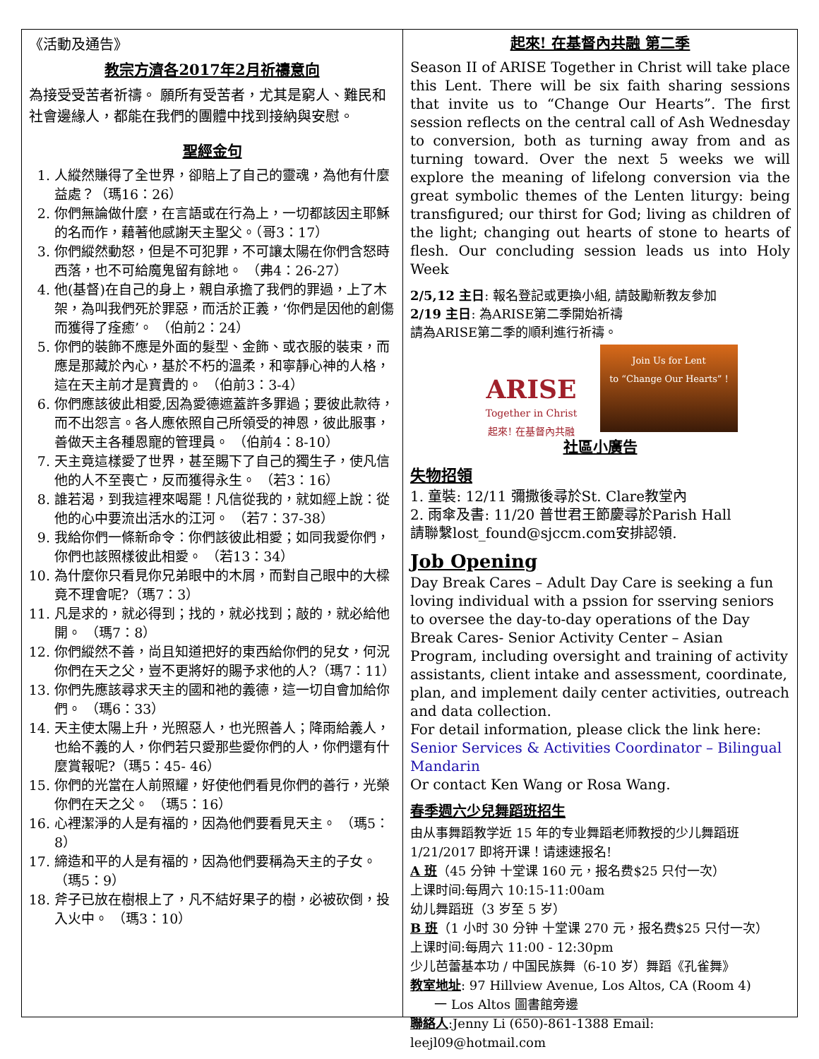《活動及通告》
教宗方濟各2017年2月祈禱意向
為接受受苦者祈禱。 願所有受苦者，尤其是窮人、難民和社會邊緣人，都能在我們的團體中找到接納與安慰。
聖經金句
1. 人縱然賺得了全世界，卻賠上了自己的靈魂，為他有什麼益處？（瑪16：26）
2. 你們無論做什麼，在言語或在行為上，一切都該因主耶穌的名而作，藉著他感謝天主聖父。（哥3：17）
3. 你們縱然動怒，但是不可犯罪，不可讓太陽在你們含怒時西落，也不可給魔鬼留有餘地。 （弗4：26-27）
4. 他(基督)在自己的身上，親自承擔了我們的罪過，上了木架，為叫我們死於罪惡，而活於正義，‘你們是因他的創傷而獲得了痊癒’。 （伯前2：24）
5. 你們的裝飾不應是外面的髮型、金飾、或衣服的裝束，而應是那藏於內心，基於不朽的溫柔，和寧靜心神的人格，這在天主前才是寶貴的。 （伯前3：3-4）
6. 你們應該彼此相愛,因為愛德遮蓋許多罪過；要彼此款待，而不出怨言。各人應依照自己所領受的神恩，彼此服事，善做天主各種恩寵的管理員。 （伯前4：8-10）
7. 天主竟這樣愛了世界，甚至賜下了自己的獨生子，使凡信他的人不至喪亡，反而獲得永生。 （若3：16）
8. 誰若渴，到我這裡來喝罷！凡信從我的，就如經上說：從他的心中要流出活水的江河。 （若7：37-38）
9. 我給你們一條新命令：你們該彼此相愛；如同我愛你們，你們也該照樣彼此相愛。 （若13：34）
10. 為什麼你只看見你兄弟眼中的木屑，而對自己眼中的大樑竟不理會呢?（瑪7：3）
11. 凡是求的，就必得到；找的，就必找到；敲的，就必給他開。 （瑪7：8）
12. 你們縱然不善，尚且知道把好的東西給你們的兒女，何況你們在天之父，豈不更將好的賜予求他的人?（瑪7：11）
13. 你們先應該尋求天主的國和祂的義德，這一切自會加給你們。 （瑪6：33）
14. 天主使太陽上升，光照惡人，也光照善人；降雨給義人，也給不義的人，你們若只愛那些愛你們的人，你們還有什麼賞報呢?（瑪5：45- 46）
15. 你們的光當在人前照耀，好使他們看見你們的善行，光榮你們在天之父。 （瑪5：16）
16. 心裡潔淨的人是有福的，因為他們要看見天主。 （瑪5：8）
17. 締造和平的人是有福的，因為他們要稱為天主的子女。 （瑪5：9）
18. 斧子已放在樹根上了，凡不結好果子的樹，必被砍倒，投入火中。 （瑪3：10）
起來! 在基督內共融 第二季
Season II of ARISE Together in Christ will take place this Lent. There will be six faith sharing sessions that invite us to “Change Our Hearts”. The first session reflects on the central call of Ash Wednesday to conversion, both as turning away from and as turning toward. Over the next 5 weeks we will explore the meaning of lifelong conversion via the great symbolic themes of the Lenten liturgy: being transfigured; our thirst for God; living as children of the light; changing out hearts of stone to hearts of flesh. Our concluding session leads us into Holy Week
2/5,12 主日: 報名登記或更換小組, 請鼓勵新教友參加
2/19 主日: 為ARISE第二季開始祈禱
請為ARISE第二季的順利進行祈禱。
ARISE
Together in Christ
起來! 在基督內共融
Join Us for Lent
to “Change Our Hearts” !
社區小廣告
失物招領
1. 童裝: 12/11 彌撒後尋於St. Clare教堂內
2. 雨傘及書: 11/20 普世君王節慶尋於Parish Hall
請聯繫lost_found@sjccm.com安排認領.
Job Opening
Day Break Cares – Adult Day Care is seeking a fun loving individual with a pssion for sserving seniors to oversee the day-to-day operations of the Day Break Cares- Senior Activity Center – Asian Program, including oversight and training of activity assistants, client intake and assessment, coordinate, plan, and implement daily center activities, outreach and data collection.
For detail information, please click the link here: Senior Services & Activities Coordinator – Bilingual Mandarin
Or contact Ken Wang or Rosa Wang.
春季週六少兒舞蹈班招生
由从事舞蹈教学近 15 年的专业舞蹈老师教授的少儿舞蹈班 1/21/2017 即将开课！请速速报名!
A 班（45 分钟 十堂课 160 元，报名费$25 只付一次）
上课时间:每周六 10:15-11:00am
幼儿舞蹈班（3 岁至 5 岁）
B 班（1 小时 30 分钟 十堂课 270 元，报名费$25 只付一次）
上课时间:每周六 11:00 - 12:30pm
少儿芭蕾基本功 / 中国民族舞（6-10 岁）舞蹈《孔雀舞》
教室地址: 97 Hillview Avenue, Los Altos, CA (Room 4)
一 Los Altos 圖書館旁邊
聯絡人:Jenny Li (650)-861-1388 Email: leejl09@hotmail.com